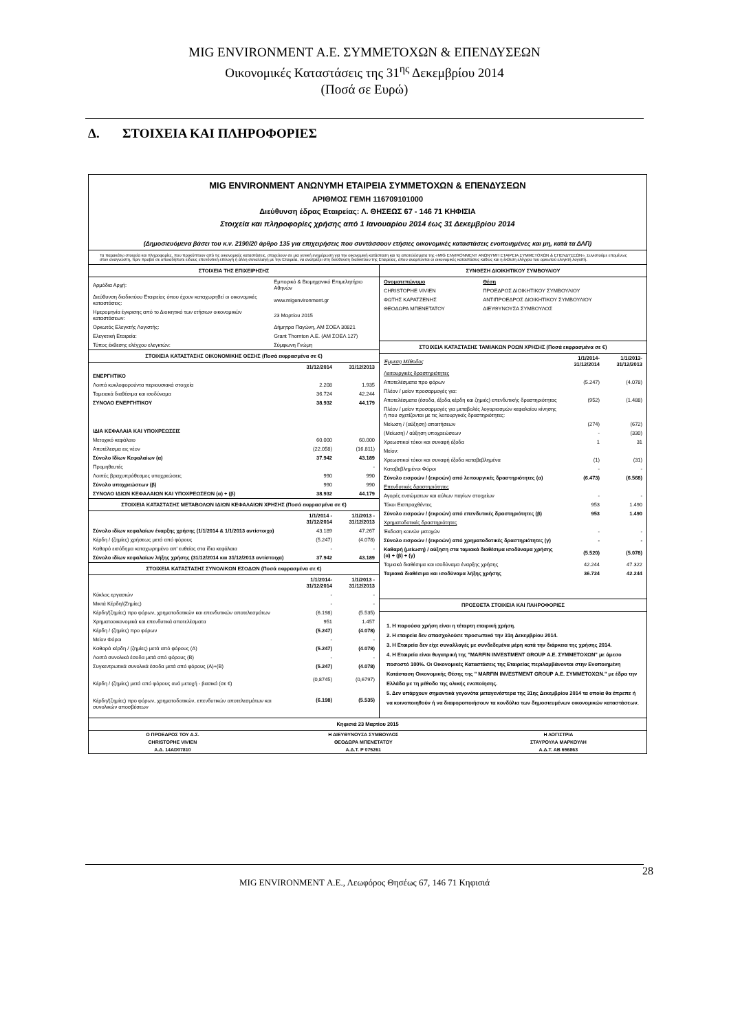MIG ENVIRONMENT Α.Ε. ΣΥΜΜΕΤΟΧΩΝ & ΕΠΕΝΔΥΣΕΩΝ
Οικονομικές Καταστάσεις της 31<sup>ης</sup> Δεκεμβρίου 2014
(Ποσά σε Ευρώ)
Δ. ΣΤΟΙΧΕΙΑ ΚΑΙ ΠΛΗΡΟΦΟΡΙΕΣ
MIG ENVIRONMENT ΑΝΩΝΥΜΗ ΕΤΑΙΡΕΙΑ ΣΥΜΜΕΤΟΧΩΝ & ΕΠΕΝΔΥΣΕΩΝ
ΑΡΙΘΜΟΣ ΓΕΜΗ 116709101000
Διεύθυνση έδρας Εταιρείας: Λ. ΘΗΣΕΩΣ 67 - 146 71 ΚΗΦΙΣΙΑ
Στοιχεία και πληροφορίες χρήσης από 1 Ιανουαρίου 2014 έως 31 Δεκεμβρίου 2014
(Δημοσιευόμενα βάσει του κ.ν. 2190/20 άρθρο 135 για επιχειρήσεις που συντάσσουν ετήσιες οικονομικές καταστάσεις ενοποιημένες και μη, κατά τα ΔΛΠ)
Τα παρακάτω στοιχεία και πληροφορίες, που προκύπτουν από τις οικονομικές καταστάσεις, στοχεύουν σε μια γενική ενημέρωση για την οικονομική κατάσταση και τα αποτελέσματα της «MIG ENVIRONMENT ΑΝΩΝΥΜΗ ΕΤΑΙΡΕΙΑ ΣΥΜΜΕΤΟΧΩΝ & ΕΠΕΝΔΥΣΕΩΝ». Συνιστούμε επομένως στον αναγνώστη, πριν προβεί σε οποιαδήποτε είδους επενδυτική επιλογή ή άλλη συναλλαγή με την Εταιρεία, να ανατρέξει στη διεύθυνση διαδικτύου της Εταιρείας, όπου αναρτώνται οι οικονομικές καταστάσεις καθώς και η έκθεση ελέγχου του ορκωτού ελεγκτή λογιστή.
ΣΤΟΙΧΕΙΑ ΤΗΣ ΕΠΙΧΕΙΡΗΣΗΣ
| Αρμόδια Αρχή: | Εμπορικό & Βιομηχανικό Επιμελητήριο Αθηνών |
| Διεύθυνση διαδικτύου Εταιρείας όπου έχουν καταχωρηθεί οι οικονομικές καταστάσεις: | www.migenvironment.gr |
| Ημερομηνία έγκρισης από το Διοικητικό των ετήσιων οικονομικών καταστάσεων: | 23 Μαρτίου 2015 |
| Ορκωτός Ελεγκτής Λογιστής: | Δήμητρα Παγώνη, ΑΜ ΣΟΕΛ 30821 |
| Ελεγκτική Εταιρεία: | Grant Thornton Α.Ε. (ΑΜ ΣΟΕΛ 127) |
| Τύπος έκθεσης ελέγχου ελεγκτών: | Σύμφωνη Γνώμη |
ΣΤΟΙΧΕΙΑ ΚΑΤΑΣΤΑΣΗΣ ΟΙΚΟΝΟΜΙΚΗΣ ΘΕΣΗΣ (Ποσά εκφρασμένα σε €)
| | 31/12/2014 | 31/12/2013 |
| --- | --- | --- |
| ΕΝΕΡΓΗΤΙΚΟ | | |
| Λοιπά κυκλοφορούντα περιουσιακά στοιχεία | 2.208 | 1.935 |
| Ταμειακά διαθέσιμα και ισοδύναμα | 36.724 | 42.244 |
| ΣΥΝΟΛΟ ΕΝΕΡΓΗΤΙΚΟΥ | 38.932 | 44.179 |
| ΙΔΙΑ ΚΕΦΑΛΑΙΑ ΚΑΙ ΥΠΟΧΡΕΩΣΕΙΣ | | |
| Μετοχικό κεφάλαιο | 60.000 | 60.000 |
| Αποτέλεσμα εις νέον | (22.058) | (16.811) |
| Σύνολο Ιδίων Κεφαλαίων (α) | 37.942 | 43.189 |
| Προμηθευτές | | - |
| Λοιπές βραχυπρόθεσμες υποχρεώσεις | 990 | 990 |
| Σύνολο υποχρεώσεων (β) | 990 | 990 |
| ΣΥΝΟΛΟ ΙΔΙΩΝ ΚΕΦΑΛΑΙΩΝ ΚΑΙ ΥΠΟΧΡΕΩΣΕΩΝ (α) + (β) | 38.932 | 44.179 |
ΣΤΟΙΧΕΙΑ ΚΑΤΑΣΤΑΣΗΣ ΜΕΤΑΒΟΛΩΝ ΙΔΙΩΝ ΚΕΦΑΛΑΙΩΝ ΧΡΗΣΗΣ (Ποσά εκφρασμένα σε €)
| | 1/1/2014 - 31/12/2014 | 1/1/2013 - 31/12/2013 |
| --- | --- | --- |
| Σύνολο ιδίων κεφαλαίων έναρξης χρήσης (1/1/2014 & 1/1/2013 αντίστοιχα) | 43.189 | 47.267 |
| Κέρδη / (ζημίες) χρήσεως μετά από φόρους | (5.247) | (4.078) |
| Καθαρό εισόδημα καταχωρημένο απ' ευθείας στα ίδια κεφάλαια | - | - |
| Σύνολο ιδίων κεφαλαίων λήξης χρήσης (31/12/2014 και 31/12/2013 αντίστοιχα) | 37.942 | 43.189 |
ΣΤΟΙΧΕΙΑ ΚΑΤΑΣΤΑΣΗΣ ΣΥΝΟΛΙΚΩΝ ΕΣΟΔΩΝ (Ποσά εκφρασμένα σε €)
| | 1/1/2014- 31/12/2014 | 1/1/2013 - 31/12/2013 |
| --- | --- | --- |
| Κύκλος εργασιών | - | - |
| Μικτά Κέρδη/(Ζημίες) | - | - |
| Κέρδη/(ζημίες) προ φόρων, χρηματοδοτικών και επενδυτικών αποτελεσμάτων | (6.198) | (5.535) |
| Χρηματοοικονομικά και επενδυτικά αποτελέσματα | 951 | 1.457 |
| Κέρδη / (ζημίες) προ φόρων | (5.247) | (4.078) |
| Μείον Φόροι | - | - |
| Καθαρά κέρδη / (ζημίες) μετά από φόρους (Α) | (5.247) | (4.078) |
| Λοιπά συνολικά έσοδα μετά από φόρους (Β) | - | - |
| Συγκεντρωτικά συνολικά έσοδα μετά από φόρους (Α)+(Β) | (5.247) | (4.078) |
| Κέρδη / (ζημίες) μετά από φόρους ανά μετοχή - βασικά (σε €) | (0,8745) | (0,6797) |
| Κέρδη/(ζημίες) προ φόρων, χρηματοδοτικών, επενδυτικών αποτελεσμάτων και συνολικών αποσβέσεων | (6.198) | (5.535) |
ΣΥΝΘΕΣΗ ΔΙΟΙΚΗΤΙΚΟΥ ΣΥΜΒΟΥΛΙΟΥ
| Ονοματεπώνυμο | Θέση |
| CHRISTOPHE VIVIEN | ΠΡΟΕΔΡΟΣ ΔΙΟΙΚΗΤΙΚΟΥ ΣΥΜΒΟΥΛΙΟΥ |
| ΦΩΤΗΣ ΚΑΡΑΤΖΕΝΗΣ | ΑΝΤΙΠΡΟΕΔΡΟΣ ΔΙΟΙΚΗΤΙΚΟΥ ΣΥΜΒΟΥΛΙΟΥ |
| ΘΕΟΔΩΡΑ ΜΠΕΝΕΤΑΤΟΥ | ΔΙΕΥΘΥΝΟΥΣΑ ΣΥΜΒΟΥΛΟΣ |
ΣΤΟΙΧΕΙΑ ΚΑΤΑΣΤΑΣΗΣ ΤΑΜΙΑΚΩΝ ΡΟΩΝ ΧΡΗΣΗΣ (Ποσά εκφρασμένα σε €)
| Έμμεση Μέθοδος | 1/1/2014- 31/12/2014 | 1/1/2013- 31/12/2013 |
| --- | --- | --- |
| Λειτουργικές δραστηριότητες | | |
| Αποτελέσματα προ φόρων | (5.247) | (4.078) |
| Πλέον / μείον προσαρμογές για: | | |
| Αποτελέσματα (έσοδα, έξοδα,κέρδη και ζημιές) επενδυτικής δραστηριότητας | (952) | (1.488) |
| Πλέον / μείον προσαρμογές για μεταβολές λογαριασμών κεφαλαίου κίνησης ή που σχετίζονται με τις λειτουργικές δραστηριότητες: | | |
| Μείωση / (αύξηση) απαιτήσεων | (274) | (672) |
| (Μείωση) / αύξηση υποχρεώσεων | - | (330) |
| Χρεωστικοί τόκοι και συναφή έξοδα | 1 | 31 |
| Μείον: | | |
| Χρεωστικοί τόκοι και συναφή έξοδα καταβεβλημένα | (1) | (31) |
| Καταβεβλημένοι Φόροι | - | - |
| Σύνολο εισροών / (εκροών) από λειτουργικές δραστηριότητες (α) | (6.473) | (6.568) |
| Επενδυτικές δραστηριότητες | | |
| Αγορές ενσώματων και αύλων παγίων στοιχείων | - | - |
| Τόκοι Εισπραχθέντες | 953 | 1.490 |
| Σύνολο εισροών / (εκροών) από επενδυτικές δραστηριότητες (β) | 953 | 1.490 |
| Χρηματοδοτικές δραστηριότητες | | |
| Έκδοση κοινών μετοχών | - | - |
| Σύνολο εισροών / (εκροών) από χρηματοδοτικές δραστηριότητες (γ) | - | - |
| Καθαρή (μείωση) / αύξηση στα ταμιακά διαθέσιμα ισοδύναμα χρήσης (α) + (β) + (γ) | (5.520) | (5.078) |
| Ταμιακά διαθέσιμα και ισοδύναμα έναρξης χρήσης | 42.244 | 47.322 |
| Ταμιακά διαθέσιμα και ισοδύναμα λήξης χρήσης | 36.724 | 42.244 |
ΠΡΟΣΘΕΤΑ ΣΤΟΙΧΕΙΑ ΚΑΙ ΠΛΗΡΟΦΟΡΙΕΣ
1. Η παρούσα χρήση είναι η τέταρτη εταιρική χρήση.
2. Η εταιρεία δεν απασχολούσε προσωπικό την 31η Δεκεμβρίου 2014.
3. Η Εταιρεία δεν είχε συναλλαγές με συνδεδεμένα μέρη κατά την διάρκεια της χρήσης 2014.
4. Η Εταιρεία είναι θυγατρική της "MARFIN INVESTMENT GROUP Α.Ε. ΣΥΜΜΕΤΟΧΩΝ" με άμεσο ποσοστό 100%. Οι Οικονομικές Καταστάσεις της Εταιρείας περιλαμβάνονται στην Ενοποιημένη Κατάσταση Οικονομικής Θέσης της " MARFIN INVESTMENT GROUP Α.Ε. ΣΥΜΜΕΤΟΧΩΝ." με έδρα την Ελλάδα με τη μέθοδο της ολικής ενοποίησης.
5. Δεν υπάρχουν σημαντικά γεγονότα μεταγενέστερα της 31ης Δεκεμβρίου 2014 τα οποία θα έπρεπε ή να κοινοποιηθούν ή να διαφοροποιήσουν τα κονδύλια των δημοσιευμένων οικονομικών καταστάσεων.
Κηφισιά 23 Μαρτίου 2015
| Ο ΠΡΟΕΔΡΟΣ ΤΟΥ Δ.Σ. | Η ΔΙΕΥΘΥΝΟΥΣΑ ΣΥΜΒΟΥΛΟΣ | Η ΛΟΓΙΣΤΡΙΑ |
| CHRISTOPHE VIVIEN | ΘΕΟΔΩΡΑ ΜΠΕΝΕΤΑΤΟΥ | ΣΤΑΥΡΟΥΛΑ ΜΑΡΚΟΥΛΗ |
| Α.Δ. 14AD07810 | Α.Δ.Τ. Ρ 075261 | Α.Δ.Τ. ΑΒ 656863 |
28
MIG ENVIRONMENT Α.Ε., Λεωφόρος Θησέως 67, 146 71 Κηφισιά